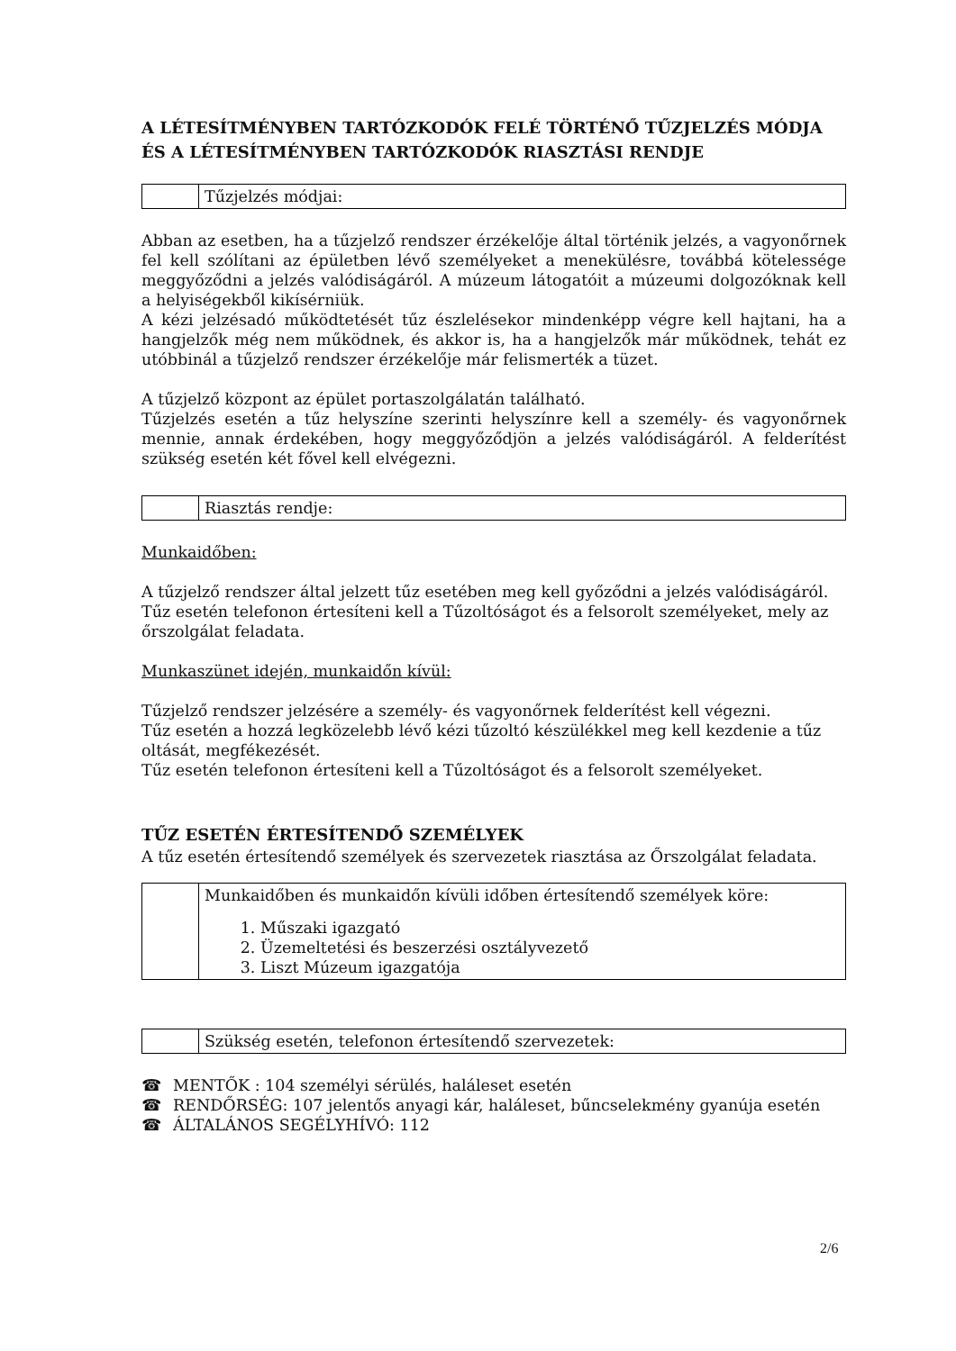A LÉTESÍTMÉNYBEN TARTÓZKODÓK FELÉ TÖRTÉNŐ TŰZJELZÉS MÓDJA ÉS A LÉTESÍTMÉNYBEN TARTÓZKODÓK RIASZTÁSI RENDJE
| | Tűzjelzés módjai: |
Abban az esetben, ha a tűzjelző rendszer érzékelője által történik jelzés, a vagyonőrnek fel kell szólítani az épületben lévő személyeket a menekülésre, továbbá kötelessége meggyőződni a jelzés valódiságáról. A múzeum látogatóit a múzeumi dolgozóknak kell a helyiségekből kikísérniük.
A kézi jelzésadó működtetését tűz észlelésekor mindenképp végre kell hajtani, ha a hangjelzők még nem működnek, és akkor is, ha a hangjelzők már működnek, tehát ez utóbbinál a tűzjelző rendszer érzékelője már felismerték a tüzet.
A tűzjelző központ az épület portaszolgálatán található.
Tűzjelzés esetén a tűz helyszíne szerinti helyszínre kell a személy- és vagyonőrnek mennie, annak érdekében, hogy meggyőződjön a jelzés valódiságáról. A felderítést szükség esetén két fővel kell elvégezni.
| | Riasztás rendje: |
Munkaidőben:
A tűzjelző rendszer által jelzett tűz esetében meg kell győződni a jelzés valódiságáról. Tűz esetén telefonon értesíteni kell a Tűzoltóságot és a felsorolt személyeket, mely az őrszolgálat feladata.
Munkaszünet idején, munkaidőn kívül:
Tűzjelző rendszer jelzésére a személy- és vagyonőrnek felderítést kell végezni.
Tűz esetén a hozzá legközelebb lévő kézi tűzoltó készülékkel meg kell kezdenie a tűz oltását, megfékezését.
Tűz esetén telefonon értesíteni kell a Tűzoltóságot és a felsorolt személyeket.
TŰZ ESETÉN ÉRTESÍTENDŐ SZEMÉLYEK
A tűz esetén értesítendő személyek és szervezetek riasztása az Őrszolgálat feladata.
| | Munkaidőben és munkaidőn kívüli időben értesítendő személyek köre: 1. Műszaki igazgató 2. Üzemeltetési és beszerzési osztályvezető 3. Liszt Múzeum igazgatója |
| | Szükség esetén, telefonon értesítendő szervezetek: |
☎ MENTŐK : 104 személyi sérülés, haláleset esetén
☎ RENDŐRSÉG: 107 jelentős anyagi kár, haláleset, bűncselekmény gyanúja esetén
☎ ÁLTALÁNOS SEGÉLYHÍVÓ: 112
2/6